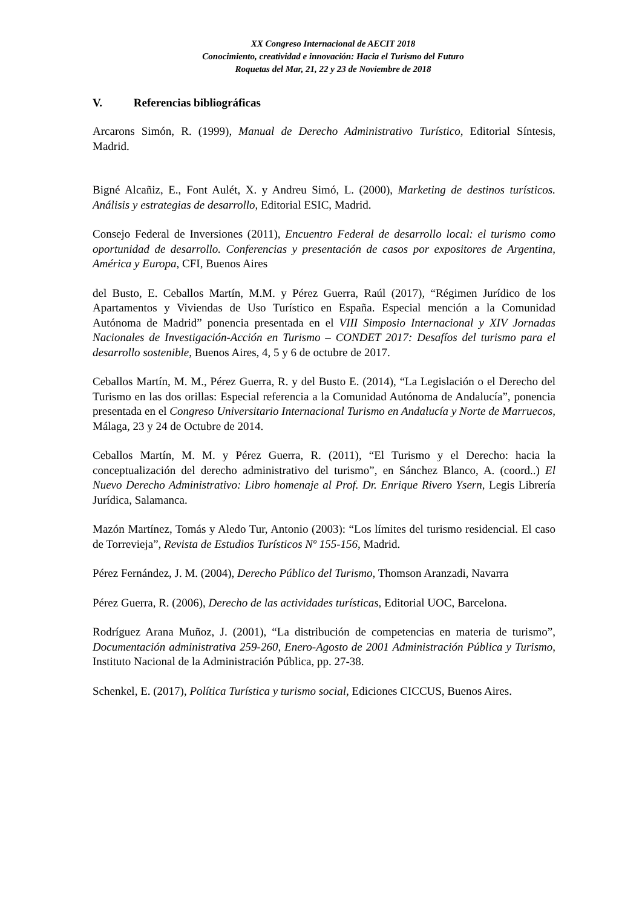XX Congreso Internacional de AECIT 2018
Conocimiento, creatividad e innovación: Hacia el Turismo del Futuro
Roquetas del Mar, 21, 22 y 23 de Noviembre de 2018
V. Referencias bibliográficas
Arcarons Simón, R. (1999), Manual de Derecho Administrativo Turístico, Editorial Síntesis, Madrid.
Bigné Alcañiz, E., Font Aulét, X. y Andreu Simó, L. (2000), Marketing de destinos turísticos. Análisis y estrategias de desarrollo, Editorial ESIC, Madrid.
Consejo Federal de Inversiones (2011), Encuentro Federal de desarrollo local: el turismo como oportunidad de desarrollo. Conferencias y presentación de casos por expositores de Argentina, América y Europa, CFI, Buenos Aires
del Busto, E. Ceballos Martín, M.M. y Pérez Guerra, Raúl (2017), “Régimen Jurídico de los Apartamentos y Viviendas de Uso Turístico en España. Especial mención a la Comunidad Autónoma de Madrid” ponencia presentada en el VIII Simposio Internacional y XIV Jornadas Nacionales de Investigación-Acción en Turismo – CONDET 2017: Desafíos del turismo para el desarrollo sostenible, Buenos Aires, 4, 5 y 6 de octubre de 2017.
Ceballos Martín, M. M., Pérez Guerra, R. y del Busto E. (2014), “La Legislación o el Derecho del Turismo en las dos orillas: Especial referencia a la Comunidad Autónoma de Andalucía”, ponencia presentada en el Congreso Universitario Internacional Turismo en Andalucía y Norte de Marruecos, Málaga, 23 y 24 de Octubre de 2014.
Ceballos Martín, M. M. y Pérez Guerra, R. (2011), “El Turismo y el Derecho: hacia la conceptualización del derecho administrativo del turismo”, en Sánchez Blanco, A. (coord..) El Nuevo Derecho Administrativo: Libro homenaje al Prof. Dr. Enrique Rivero Ysern, Legis Librería Jurídica, Salamanca.
Mazón Martínez, Tomás y Aledo Tur, Antonio (2003): “Los límites del turismo residencial. El caso de Torrevieja”, Revista de Estudios Turísticos Nº 155-156, Madrid.
Pérez Fernández, J. M. (2004), Derecho Público del Turismo, Thomson Aranzadi, Navarra
Pérez Guerra, R. (2006), Derecho de las actividades turísticas, Editorial UOC, Barcelona.
Rodríguez Arana Muñoz, J. (2001), “La distribución de competencias en materia de turismo”, Documentación administrativa 259-260, Enero-Agosto de 2001 Administración Pública y Turismo, Instituto Nacional de la Administración Pública, pp. 27-38.
Schenkel, E. (2017), Política Turística y turismo social, Ediciones CICCUS, Buenos Aires.